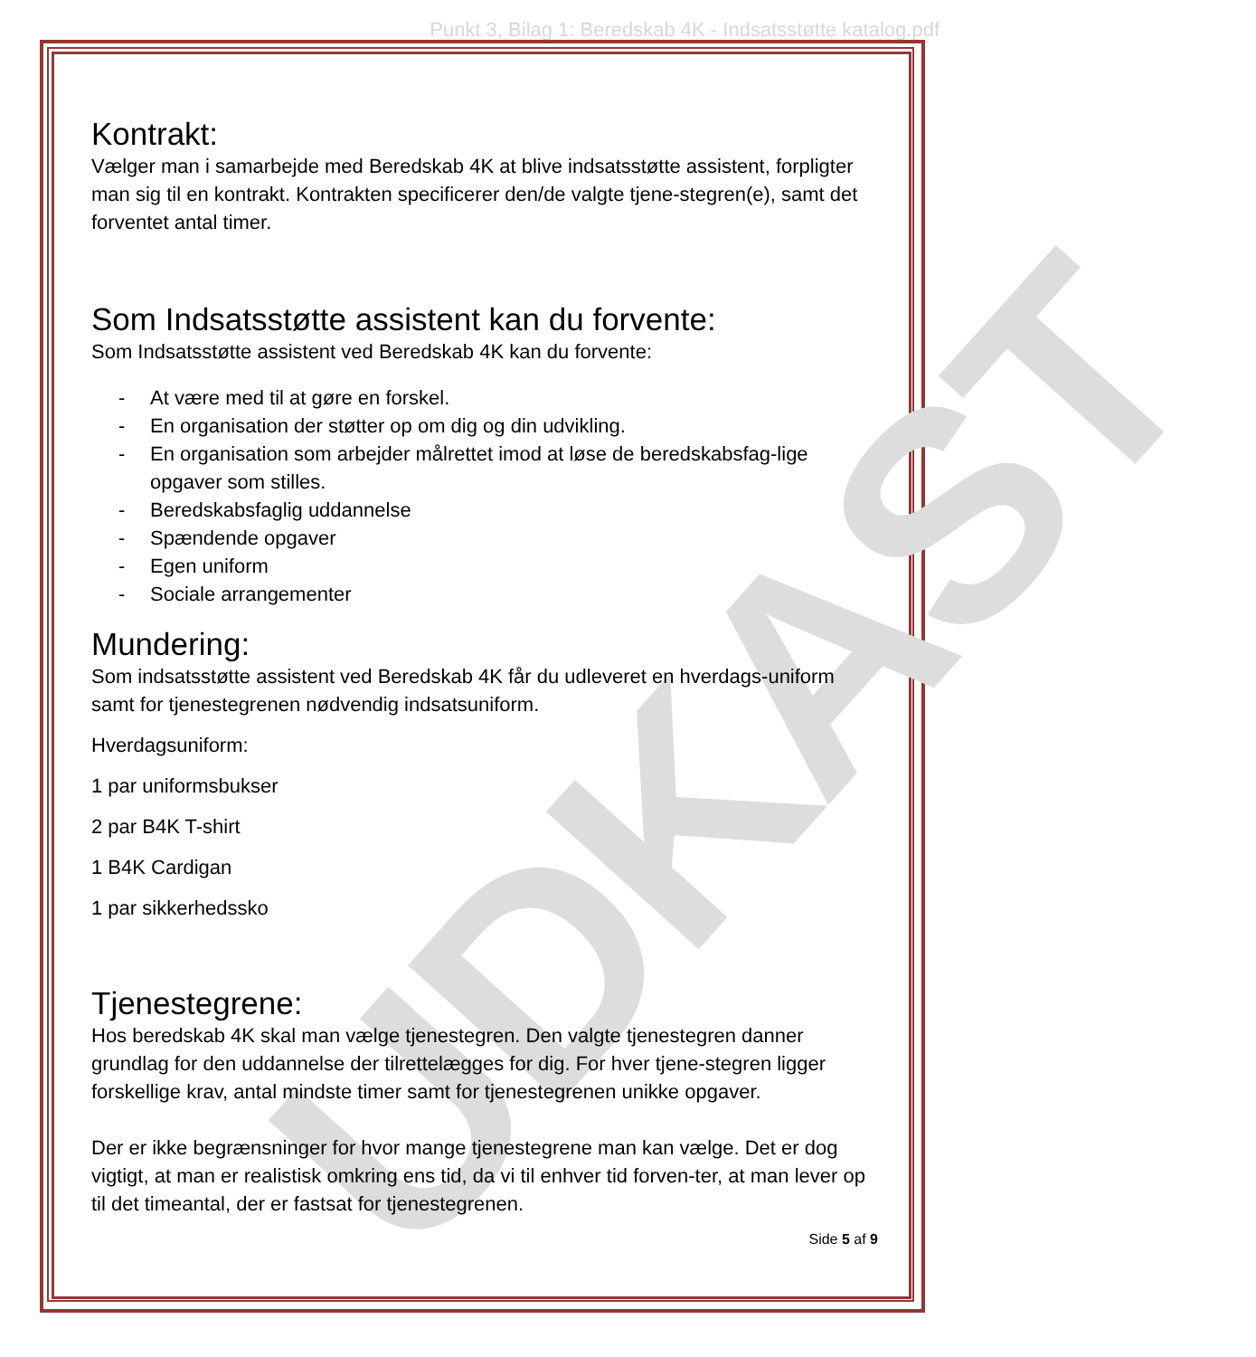Punkt 3, Bilag 1: Beredskab 4K - Indsatsstøtte katalog.pdf
UDKAST
Kontrakt:
Vælger man i samarbejde med Beredskab 4K at blive indsatsstøtte assistent, forpligter man sig til en kontrakt. Kontrakten specificerer den/de valgte tjene-stegren(e), samt det forventet antal timer.
Som Indsatsstøtte assistent kan du forvente:
Som Indsatsstøtte assistent ved Beredskab 4K kan du forvente:
- At være med til at gøre en forskel.
- En organisation der støtter op om dig og din udvikling.
- En organisation som arbejder målrettet imod at løse de beredskabsfag-lige opgaver som stilles.
- Beredskabsfaglig uddannelse
- Spændende opgaver
- Egen uniform
- Sociale arrangementer
Mundering:
Som indsatsstøtte assistent ved Beredskab 4K får du udleveret en hverdags-uniform samt for tjenestegrenen nødvendig indsatsuniform.
Hverdagsuniform:
1 par uniformsbukser
2 par B4K T-shirt
1 B4K Cardigan
1 par sikkerhedssko
Tjenestegrene:
Hos beredskab 4K skal man vælge tjenestegren. Den valgte tjenestegren danner grundlag for den uddannelse der tilrettelægges for dig. For hver tjene-stegren ligger forskellige krav, antal mindste timer samt for tjenestegrenen unikke opgaver.
Der er ikke begrænsninger for hvor mange tjenestegrene man kan vælge. Det er dog vigtigt, at man er realistisk omkring ens tid, da vi til enhver tid forven-ter, at man lever op til det timeantal, der er fastsat for tjenestegrenen.
Side 5 af 9